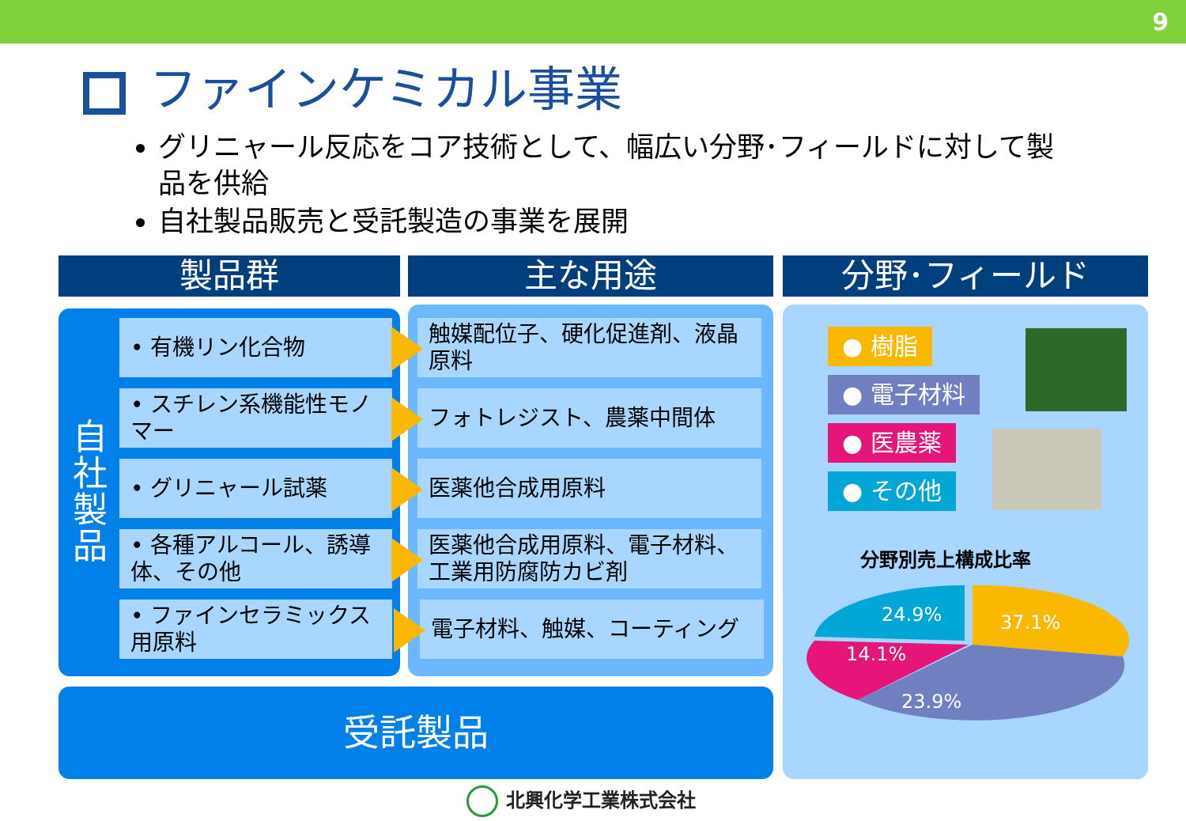9
ファインケミカル事業
グリニャール反応をコア技術として、幅広い分野･フィールドに対して製品を供給
自社製品販売と受託製造の事業を展開
製品群 主な用途 分野･フィールド
自社製品
• 有機リン化合物
• スチレン系機能性モノマー
• グリニャール試薬
• 各種アルコール、誘導体、その他
• ファインセラミックス用原料
触媒配位子、硬化促進剤、液晶原料
フォトレジスト、農薬中間体
医薬他合成用原料
医薬他合成用原料、電子材料、工業用防腐防カビ剤
電子材料、触媒、コーティング
受託製品
● 樹脂
● 電子材料
● 医農薬
● その他
分野別売上構成比率
37.1%
24.9%
14.1%
23.9%
北興化学工業株式会社